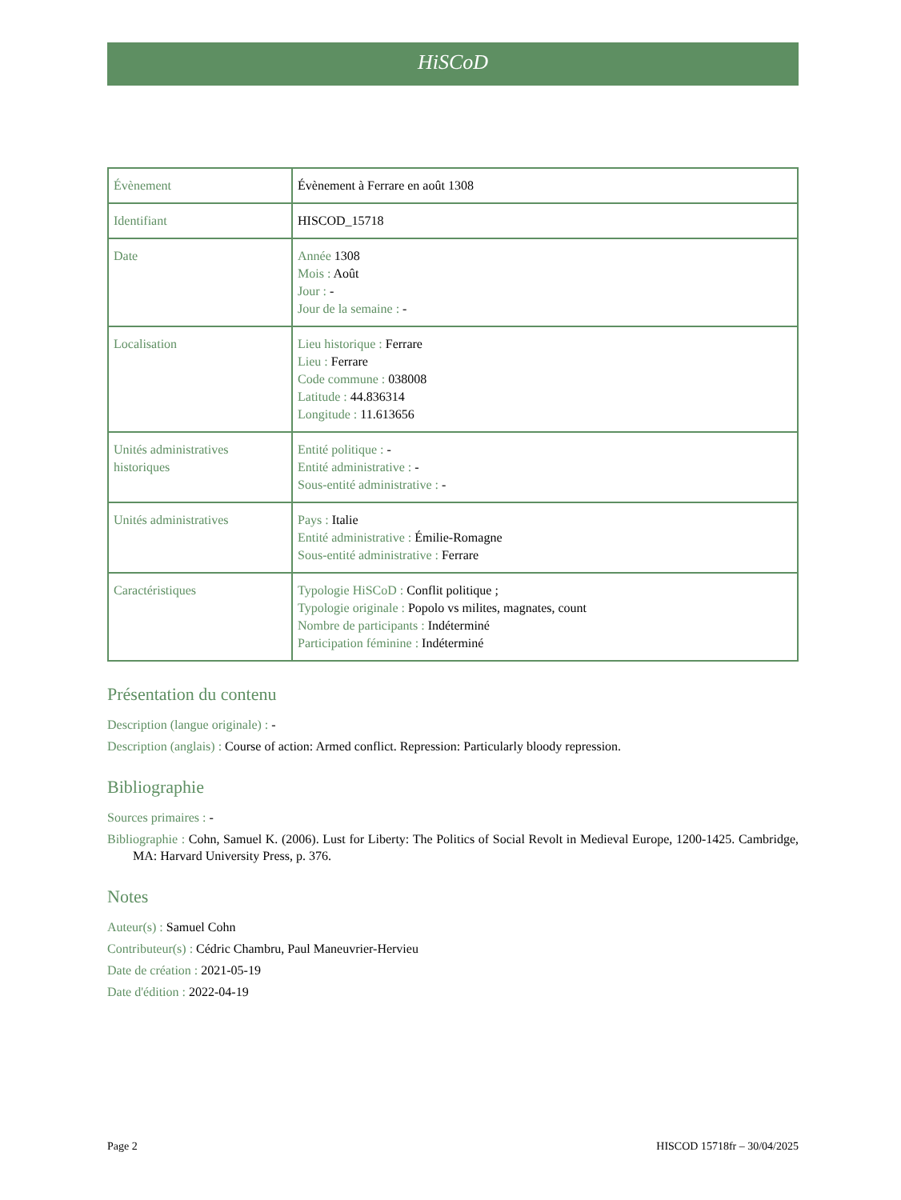HiSCoD
| Évènement | Évènement à Ferrare en août 1308 |
| Identifiant | HISCOD_15718 |
| Date | Année 1308 Mois : Août Jour : - Jour de la semaine : - |
| Localisation | Lieu historique : Ferrare Lieu : Ferrare Code commune : 038008 Latitude : 44.836314 Longitude : 11.613656 |
| Unités administratives historiques | Entité politique : - Entité administrative : - Sous-entité administrative : - |
| Unités administratives | Pays : Italie Entité administrative : Émilie-Romagne Sous-entité administrative : Ferrare |
| Caractéristiques | Typologie HiSCoD : Conflit politique ; Typologie originale : Popolo vs milites, magnates, count Nombre de participants : Indéterminé Participation féminine : Indéterminé |
Présentation du contenu
Description (langue originale) : -
Description (anglais) : Course of action: Armed conflict. Repression: Particularly bloody repression.
Bibliographie
Sources primaires : -
Bibliographie : Cohn, Samuel K. (2006). Lust for Liberty: The Politics of Social Revolt in Medieval Europe, 1200-1425. Cambridge, MA: Harvard University Press, p. 376.
Notes
Auteur(s) : Samuel Cohn
Contributeur(s) : Cédric Chambru, Paul Maneuvrier-Hervieu
Date de création : 2021-05-19
Date d'édition : 2022-04-19
Page 2 HISCOD 15718fr – 30/04/2025